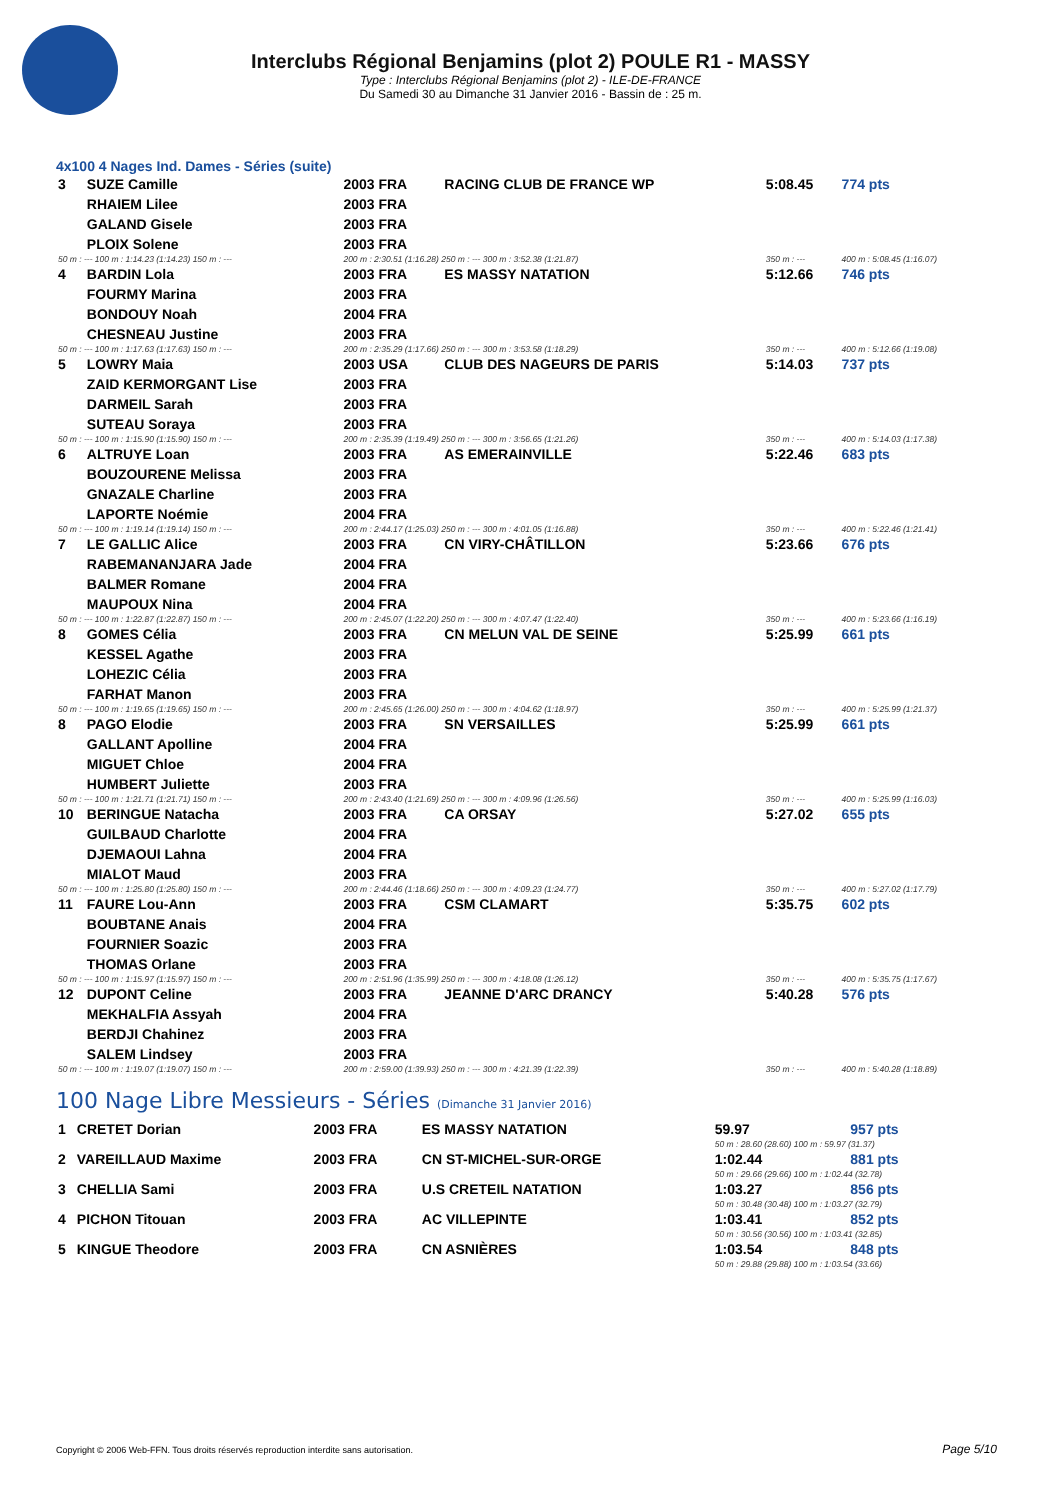Interclubs Régional Benjamins (plot 2) POULE R1 - MASSY
Type : Interclubs Régional Benjamins (plot 2) - ILE-DE-FRANCE
Du Samedi 30 au Dimanche 31 Janvier 2016 - Bassin de : 25 m.
4x100 4 Nages Ind. Dames - Séries (suite)
| 3 | SUZE Camille | 2003 FRA | RACING CLUB DE FRANCE WP | 5:08.45 | 774 pts |
| | RHAIEM Lilee | 2003 FRA | | | |
| | GALAND Gisele | 2003 FRA | | | |
| | PLOIX Solene | 2003 FRA | | | |
| 50 m : --- 100 m : 1:14.23 (1:14.23) 150 m : --- | | 200 m : 2:30.51 (1:16.28) 250 m : --- 300 m : 3:52.38 (1:21.87) | | 350 m : --- | 400 m : 5:08.45 (1:16.07) |
| 4 | BARDIN Lola | 2003 FRA | ES MASSY NATATION | 5:12.66 | 746 pts |
| | FOURMY Marina | 2003 FRA | | | |
| | BONDOUY Noah | 2004 FRA | | | |
| | CHESNEAU Justine | 2003 FRA | | | |
| 50 m : --- 100 m : 1:17.63 (1:17.63) 150 m : --- | | 200 m : 2:35.29 (1:17.66) 250 m : --- 300 m : 3:53.58 (1:18.29) | | 350 m : --- | 400 m : 5:12.66 (1:19.08) |
| 5 | LOWRY Maia | 2003 USA | CLUB DES NAGEURS DE PARIS | 5:14.03 | 737 pts |
| | ZAID KERMORGANT Lise | 2003 FRA | | | |
| | DARMEIL Sarah | 2003 FRA | | | |
| | SUTEAU Soraya | 2003 FRA | | | |
| 50 m : --- 100 m : 1:15.90 (1:15.90) 150 m : --- | | 200 m : 2:35.39 (1:19.49) 250 m : --- 300 m : 3:56.65 (1:21.26) | | 350 m : --- | 400 m : 5:14.03 (1:17.38) |
| 6 | ALTRUYE Loan | 2003 FRA | AS EMERAINVILLE | 5:22.46 | 683 pts |
| | BOUZOURENE Melissa | 2003 FRA | | | |
| | GNAZALE Charline | 2003 FRA | | | |
| | LAPORTE Noémie | 2004 FRA | | | |
| 50 m : --- 100 m : 1:19.14 (1:19.14) 150 m : --- | | 200 m : 2:44.17 (1:25.03) 250 m : --- 300 m : 4:01.05 (1:16.88) | | 350 m : --- | 400 m : 5:22.46 (1:21.41) |
| 7 | LE GALLIC Alice | 2003 FRA | CN VIRY-CHÂTILLON | 5:23.66 | 676 pts |
| | RABEMANANJARA Jade | 2004 FRA | | | |
| | BALMER Romane | 2004 FRA | | | |
| | MAUPOUX Nina | 2004 FRA | | | |
| 50 m : --- 100 m : 1:22.87 (1:22.87) 150 m : --- | | 200 m : 2:45.07 (1:22.20) 250 m : --- 300 m : 4:07.47 (1:22.40) | | 350 m : --- | 400 m : 5:23.66 (1:16.19) |
| 8 | GOMES Célia | 2003 FRA | CN MELUN VAL DE SEINE | 5:25.99 | 661 pts |
| | KESSEL Agathe | 2003 FRA | | | |
| | LOHEZIC Célia | 2003 FRA | | | |
| | FARHAT Manon | 2003 FRA | | | |
| 50 m : --- 100 m : 1:19.65 (1:19.65) 150 m : --- | | 200 m : 2:45.65 (1:26.00) 250 m : --- 300 m : 4:04.62 (1:18.97) | | 350 m : --- | 400 m : 5:25.99 (1:21.37) |
| 8 | PAGO Elodie | 2003 FRA | SN VERSAILLES | 5:25.99 | 661 pts |
| | GALLANT Apolline | 2004 FRA | | | |
| | MIGUET Chloe | 2004 FRA | | | |
| | HUMBERT Juliette | 2003 FRA | | | |
| 50 m : --- 100 m : 1:21.71 (1:21.71) 150 m : --- | | 200 m : 2:43.40 (1:21.69) 250 m : --- 300 m : 4:09.96 (1:26.56) | | 350 m : --- | 400 m : 5:25.99 (1:16.03) |
| 10 | BERINGUE Natacha | 2003 FRA | CA ORSAY | 5:27.02 | 655 pts |
| | GUILBAUD Charlotte | 2004 FRA | | | |
| | DJEMAOUI Lahna | 2004 FRA | | | |
| | MIALOT Maud | 2003 FRA | | | |
| 50 m : --- 100 m : 1:25.80 (1:25.80) 150 m : --- | | 200 m : 2:44.46 (1:18.66) 250 m : --- 300 m : 4:09.23 (1:24.77) | | 350 m : --- | 400 m : 5:27.02 (1:17.79) |
| 11 | FAURE Lou-Ann | 2003 FRA | CSM CLAMART | 5:35.75 | 602 pts |
| | BOUBTANE Anais | 2004 FRA | | | |
| | FOURNIER Soazic | 2003 FRA | | | |
| | THOMAS Orlane | 2003 FRA | | | |
| 50 m : --- 100 m : 1:15.97 (1:15.97) 150 m : --- | | 200 m : 2:51.96 (1:35.99) 250 m : --- 300 m : 4:18.08 (1:26.12) | | 350 m : --- | 400 m : 5:35.75 (1:17.67) |
| 12 | DUPONT Celine | 2003 FRA | JEANNE D'ARC DRANCY | 5:40.28 | 576 pts |
| | MEKHALFIA Assyah | 2004 FRA | | | |
| | BERDJI Chahinez | 2003 FRA | | | |
| | SALEM Lindsey | 2003 FRA | | | |
| 50 m : --- 100 m : 1:19.07 (1:19.07) 150 m : --- | | 200 m : 2:59.00 (1:39.93) 250 m : --- 300 m : 4:21.39 (1:22.39) | | 350 m : --- | 400 m : 5:40.28 (1:18.89) |
100 Nage Libre Messieurs - Séries (Dimanche 31 Janvier 2016)
| 1 | CRETET Dorian | 2003 FRA | ES MASSY NATATION | 59.97 | 957 pts |
| | | | | 50 m : 28.60 (28.60) 100 m : 59.97 (31.37) | |
| 2 | VAREILLAUD Maxime | 2003 FRA | CN ST-MICHEL-SUR-ORGE | 1:02.44 | 881 pts |
| | | | | 50 m : 29.66 (29.66) 100 m : 1:02.44 (32.78) | |
| 3 | CHELLIA Sami | 2003 FRA | U.S CRETEIL NATATION | 1:03.27 | 856 pts |
| | | | | 50 m : 30.48 (30.48) 100 m : 1:03.27 (32.79) | |
| 4 | PICHON Titouan | 2003 FRA | AC VILLEPINTE | 1:03.41 | 852 pts |
| | | | | 50 m : 30.56 (30.56) 100 m : 1:03.41 (32.85) | |
| 5 | KINGUE Theodore | 2003 FRA | CN ASNIÈRES | 1:03.54 | 848 pts |
| | | | | 50 m : 29.88 (29.88) 100 m : 1:03.54 (33.66) | |
Copyright © 2006 Web-FFN. Tous droits réservés reproduction interdite sans autorisation.
Page 5/10